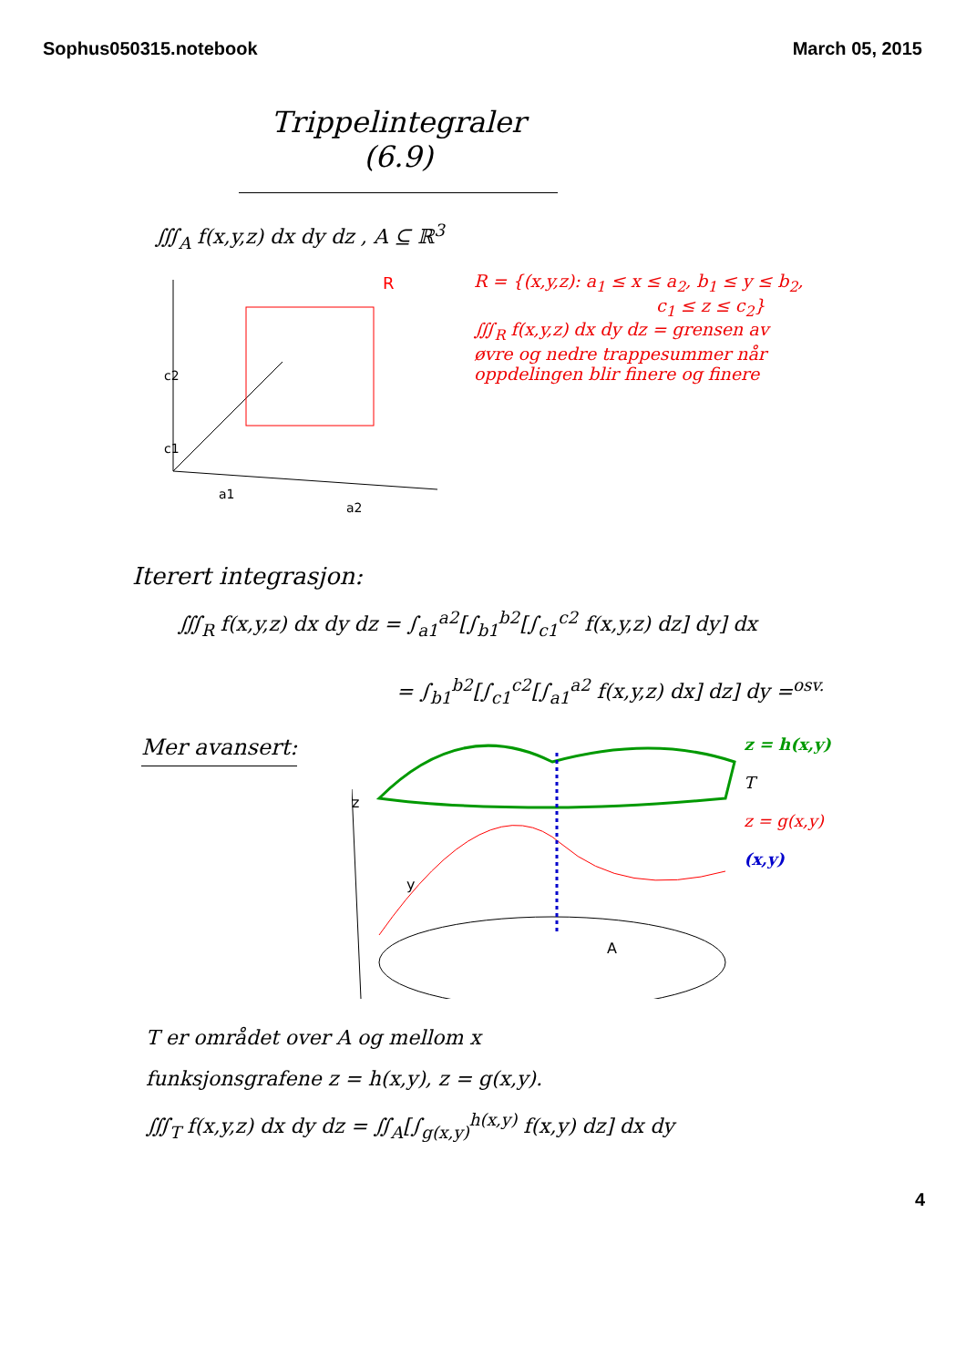Sophus050315.notebook March 05, 2015
Trippelintegraler (6.9)
∭<sub>A</sub> f(x,y,z) dx dy dz , A ⊆ ℝ<sup>3</sup>
c2
c1
a1
a2
R
R = {(x,y,z): a<sub>1</sub> ≤ x ≤ a<sub>2</sub>, b<sub>1</sub> ≤ y ≤ b<sub>2</sub>,
c<sub>1</sub> ≤ z ≤ c<sub>2</sub>}
∭<sub>R</sub> f(x,y,z) dx dy dz = grensen av
øvre og nedre trappesummer når
oppdelingen blir finere og finere
Iterert integrasjon:
∭<sub>R</sub> f(x,y,z) dx dy dz = ∫<sub>a1</sub><sup>a2</sup>[∫<sub>b1</sub><sup>b2</sup>[∫<sub>c1</sub><sup>c2</sup> f(x,y,z) dz] dy] dx
= ∫<sub>b1</sub><sup>b2</sup>[∫<sub>c1</sub><sup>c2</sup>[∫<sub>a1</sub><sup>a2</sup> f(x,y,z) dx] dz] dy =<sup>osv.</sup>
Mer avansert:
z
y
A
z = h(x,y)
T
z = g(x,y)
(x,y)
T er området over A og mellom x
funksjonsgrafene z = h(x,y), z = g(x,y).
∭<sub>T</sub> f(x,y,z) dx dy dz = ∬<sub>A</sub>[∫<sub>g(x,y)</sub><sup>h(x,y)</sup> f(x,y) dz] dx dy
4